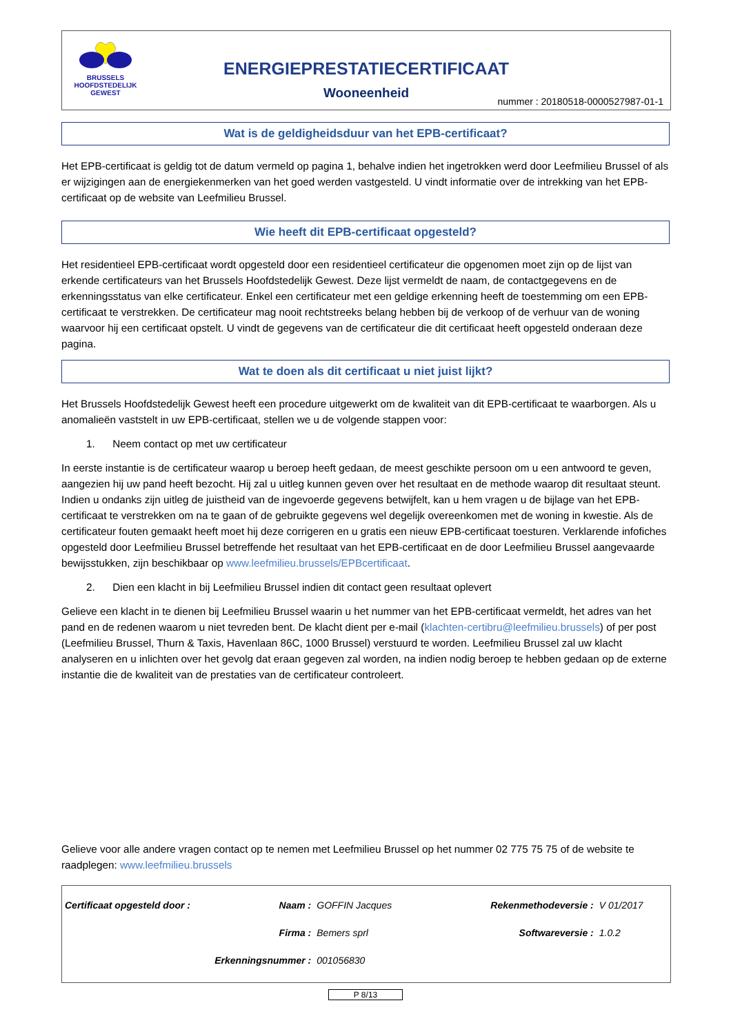BRUSSELS
HOOFDSTEDELIJK
GEWEST
ENERGIEPRESTATIECERTIFICAAT
Wooneenheid
nummer : 20180518-0000527987-01-1
Wat is de geldigheidsduur van het EPB-certificaat?
Het EPB-certificaat is geldig tot de datum vermeld op pagina 1, behalve indien het ingetrokken werd door Leefmilieu Brussel of als er wijzigingen aan de energiekenmerken van het goed werden vastgesteld. U vindt informatie over de intrekking van het EPB-certificaat op de website van Leefmilieu Brussel.
Wie heeft dit EPB-certificaat opgesteld?
Het residentieel EPB-certificaat wordt opgesteld door een residentieel certificateur die opgenomen moet zijn op de lijst van erkende certificateurs van het Brussels Hoofdstedelijk Gewest. Deze lijst vermeldt de naam, de contactgegevens en de erkenningsstatus van elke certificateur. Enkel een certificateur met een geldige erkenning heeft de toestemming om een EPB-certificaat te verstrekken. De certificateur mag nooit rechtstreeks belang hebben bij de verkoop of de verhuur van de woning waarvoor hij een certificaat opstelt. U vindt de gegevens van de certificateur die dit certificaat heeft opgesteld onderaan deze pagina.
Wat te doen als dit certificaat u niet juist lijkt?
Het Brussels Hoofdstedelijk Gewest heeft een procedure uitgewerkt om de kwaliteit van dit EPB-certificaat te waarborgen. Als u anomalieën vaststelt in uw EPB-certificaat, stellen we u de volgende stappen voor:
1. Neem contact op met uw certificateur
In eerste instantie is de certificateur waarop u beroep heeft gedaan, de meest geschikte persoon om u een antwoord te geven, aangezien hij uw pand heeft bezocht. Hij zal u uitleg kunnen geven over het resultaat en de methode waarop dit resultaat steunt. Indien u ondanks zijn uitleg de juistheid van de ingevoerde gegevens betwijfelt, kan u hem vragen u de bijlage van het EPB-certificaat te verstrekken om na te gaan of de gebruikte gegevens wel degelijk overeenkomen met de woning in kwestie. Als de certificateur fouten gemaakt heeft moet hij deze corrigeren en u gratis een nieuw EPB-certificaat toesturen. Verklarende infofiches opgesteld door Leefmilieu Brussel betreffende het resultaat van het EPB-certificaat en de door Leefmilieu Brussel aangevaarde bewijsstukken, zijn beschikbaar op www.leefmilieu.brussels/EPBcertificaat.
2. Dien een klacht in bij Leefmilieu Brussel indien dit contact geen resultaat oplevert
Gelieve een klacht in te dienen bij Leefmilieu Brussel waarin u het nummer van het EPB-certificaat vermeldt, het adres van het pand en de redenen waarom u niet tevreden bent. De klacht dient per e-mail (klachten-certibru@leefmilieu.brussels) of per post (Leefmilieu Brussel, Thurn & Taxis, Havenlaan 86C, 1000 Brussel) verstuurd te worden. Leefmilieu Brussel zal uw klacht analyseren en u inlichten over het gevolg dat eraan gegeven zal worden, na indien nodig beroep te hebben gedaan op de externe instantie die de kwaliteit van de prestaties van de certificateur controleert.
Gelieve voor alle andere vragen contact op te nemen met Leefmilieu Brussel op het nummer 02 775 75 75 of de website te raadplegen: www.leefmilieu.brussels
| Certificaat opgesteld door : | Naam : | GOFFIN Jacques | Rekenmethodeversie : | V 01/2017 |
| | Firma : | Bemers sprl | Softwareversie : | 1.0.2 |
| Erkenningsnummer : | | 001056830 | | |
P 8/13